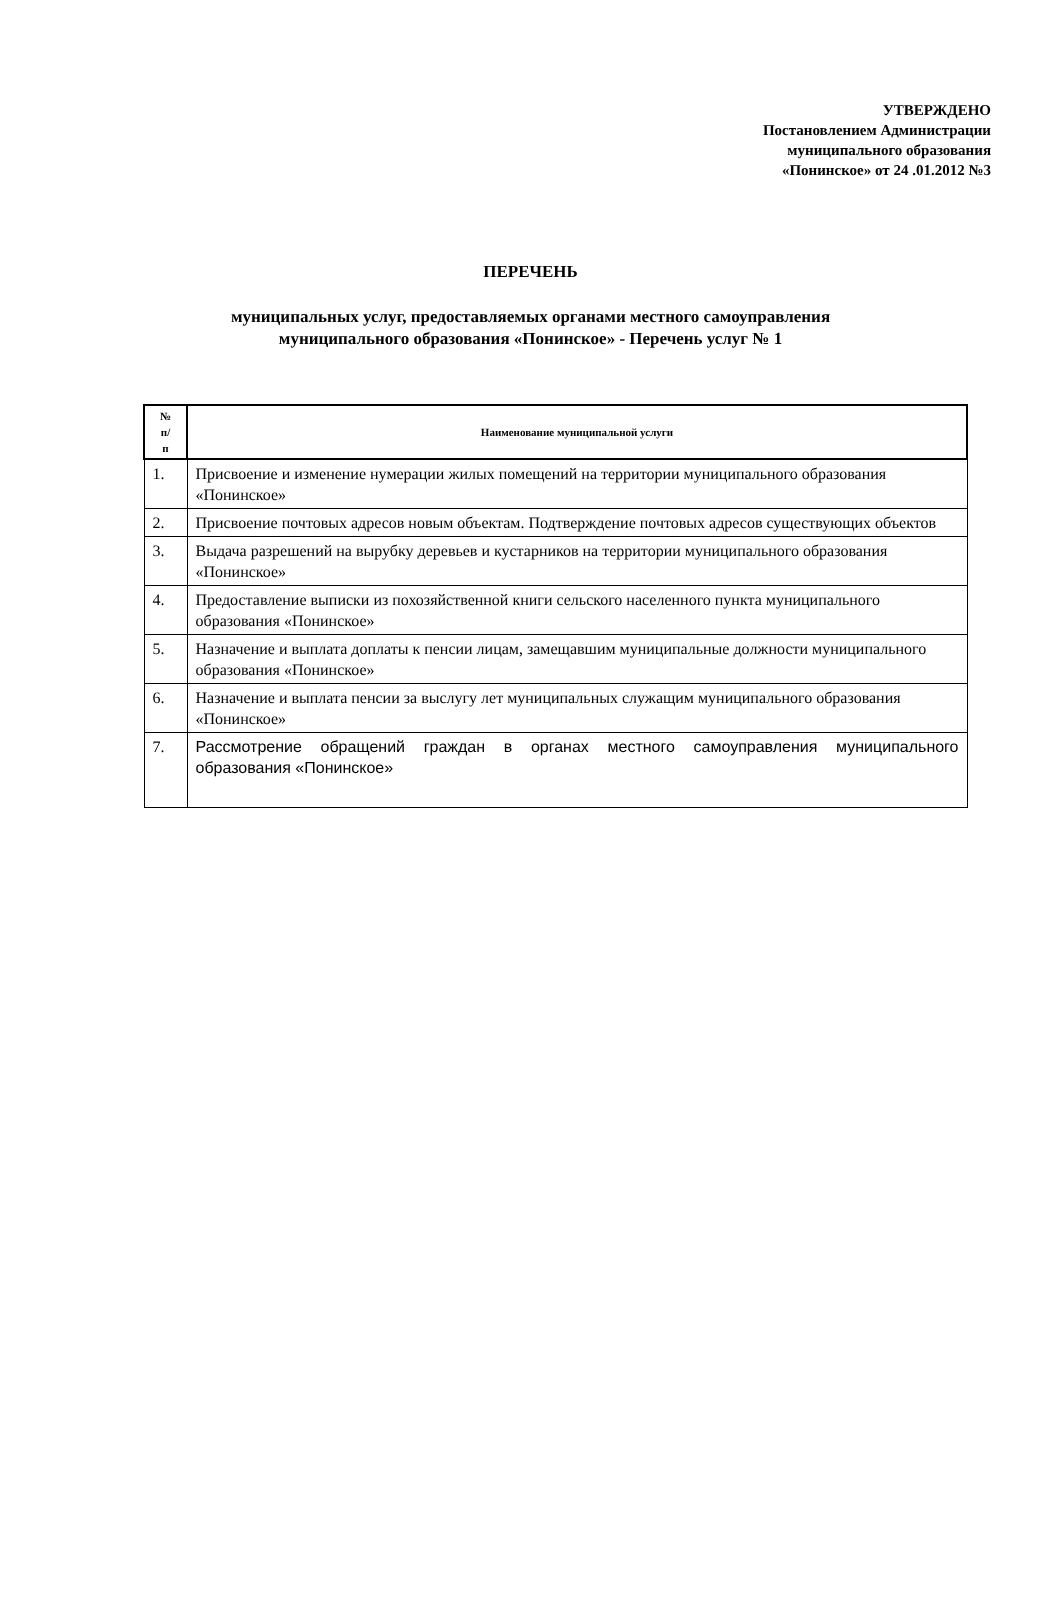УТВЕРЖДЕНО
Постановлением Администрации
муниципального образования
«Понинское» от 24 .01.2012 №3
ПЕРЕЧЕНЬ
муниципальных услуг, предоставляемых органами местного самоуправления
муниципального образования «Понинское» - Перечень услуг № 1
| № п/ п | Наименование муниципальной услуги |
| --- | --- |
| 1. | Присвоение и изменение нумерации жилых помещений на территории муниципального образования «Понинское» |
| 2. | Присвоение почтовых адресов новым объектам. Подтверждение почтовых адресов существующих объектов |
| 3. | Выдача разрешений на вырубку деревьев и кустарников на территории муниципального образования «Понинское» |
| 4. | Предоставление выписки из похозяйственной книги сельского населенного пункта муниципального образования «Понинское» |
| 5. | Назначение и выплата доплаты к пенсии лицам, замещавшим муниципальные должности муниципального образования «Понинское» |
| 6. | Назначение и выплата пенсии за выслугу лет муниципальных служащим муниципального образования «Понинское» |
| 7. | Рассмотрение обращений граждан в органах местного самоуправления муниципального образования «Понинское» |